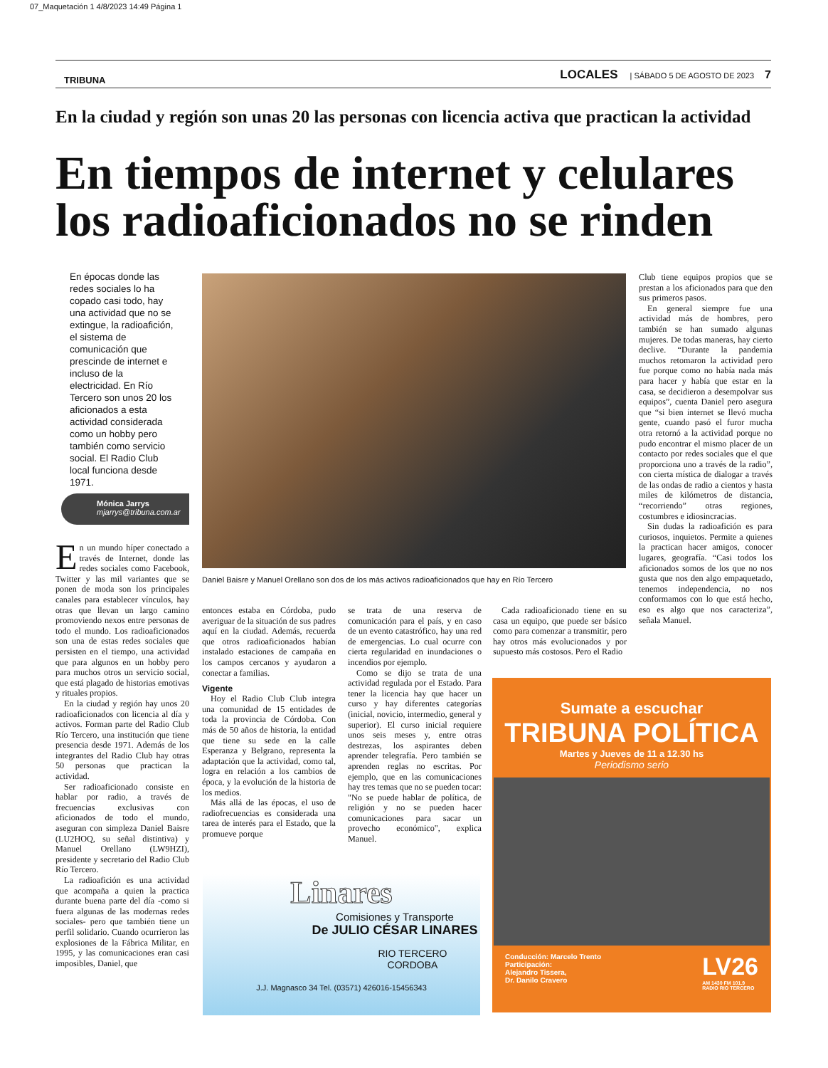07_Maquetación 1 4/8/2023 14:49 Página 1
TRIBUNA LOCALES | SÁBADO 5 DE AGOSTO DE 2023 7
En la ciudad y región son unas 20 las personas con licencia activa que practican la actividad
En tiempos de internet y celulares
los radioaficionados no se rinden
En épocas donde las redes sociales lo ha copado casi todo, hay una actividad que no se extingue, la radioafición, el sistema de comunicación que prescinde de internet e incluso de la electricidad. En Río Tercero son unos 20 los aficionados a esta actividad considerada como un hobby pero también como servicio social. El Radio Club local funciona desde 1971.
Mónica Jarrys
mjarrys@tribuna.com.ar
Daniel Baisre y Manuel Orellano son dos de los más activos radioaficionados que hay en Río Tercero
En un mundo híper conectado a través de Internet, donde las redes sociales como Facebook, Twitter y las mil variantes que se ponen de moda son los principales canales para establecer vínculos, hay otras que llevan un largo camino promoviendo nexos entre personas de todo el mundo. Los radioaficionados son una de estas redes sociales que persisten en el tiempo, una actividad que para algunos en un hobby pero para muchos otros un servicio social, que está plagado de historias emotivas y rituales propios.
En la ciudad y región hay unos 20 radioaficionados con licencia al día y activos. Forman parte del Radio Club Río Tercero, una institución que tiene presencia desde 1971. Además de los integrantes del Radio Club hay otras 50 personas que practican la actividad.
Ser radioaficionado consiste en hablar por radio, a través de frecuencias exclusivas con aficionados de todo el mundo, aseguran con simpleza Daniel Baisre (LU2HOQ, su señal distintiva) y Manuel Orellano (LW9HZI), presidente y secretario del Radio Club Río Tercero.
La radioafición es una actividad que acompaña a quien la practica durante buena parte del día -como si fuera algunas de las modernas redes sociales- pero que también tiene un perfil solidario. Cuando ocurrieron las explosiones de la Fábrica Militar, en 1995, y las comunicaciones eran casi imposibles, Daniel, que
entonces estaba en Córdoba, pudo averiguar de la situación de sus padres aquí en la ciudad. Además, recuerda que otros radioaficionados habían instalado estaciones de campaña en los campos cercanos y ayudaron a conectar a familias.
Vigente
Hoy el Radio Club Club integra una comunidad de 15 entidades de toda la provincia de Córdoba. Con más de 50 años de historia, la entidad que tiene su sede en la calle Esperanza y Belgrano, representa la adaptación que la actividad, como tal, logra en relación a los cambios de época, y la evolución de la historia de los medios.
Más allá de las épocas, el uso de radiofrecuencias es considerada una tarea de interés para el Estado, que la promueve porque
se trata de una reserva de comunicación para el país, y en caso de un evento catastrófico, hay una red de emergencias. Lo cual ocurre con cierta regularidad en inundaciones o incendios por ejemplo.
Como se dijo se trata de una actividad regulada por el Estado. Para tener la licencia hay que hacer un curso y hay diferentes categorías (inicial, novicio, intermedio, general y superior). El curso inicial requiere unos seis meses y, entre otras destrezas, los aspirantes deben aprender telegrafía. Pero también se aprenden reglas no escritas. Por ejemplo, que en las comunicaciones hay tres temas que no se pueden tocar: "No se puede hablar de política, de religión y no se pueden hacer comunicaciones para sacar un provecho económico", explica Manuel.
Cada radioaficionado tiene en su casa un equipo, que puede ser básico como para comenzar a transmitir, pero hay otros más evolucionados y por supuesto más costosos. Pero el Radio
Club tiene equipos propios que se prestan a los aficionados para que den sus primeros pasos.
En general siempre fue una actividad más de hombres, pero también se han sumado algunas mujeres. De todas maneras, hay cierto declive. “Durante la pandemia muchos retomaron la actividad pero fue porque como no había nada más para hacer y había que estar en la casa, se decidieron a desempolvar sus equipos”, cuenta Daniel pero asegura que “si bien internet se llevó mucha gente, cuando pasó el furor mucha otra retornó a la actividad porque no pudo encontrar el mismo placer de un contacto por redes sociales que el que proporciona uno a través de la radio”, con cierta mística de dialogar a través de las ondas de radio a cientos y hasta miles de kilómetros de distancia, “recorriendo” otras regiones, costumbres e idiosincracias.
Sin dudas la radioafición es para curiosos, inquietos. Permite a quienes la practican hacer amigos, conocer lugares, geografía. “Casi todos los aficionados somos de los que no nos gusta que nos den algo empaquetado, tenemos independencia, no nos conformamos con lo que está hecho, eso es algo que nos caracteriza”, señala Manuel.
Linares
Comisiones y Transporte
De JULIO CÉSAR LINARES
RIO TERCERO
CORDOBA
J.J. Magnasco 34 Tel. (03571) 426016-15456343
Sumate a escuchar
TRIBUNA POLÍTICA
Martes y Jueves de 11 a 12.30 hs
Periodismo serio
Conducción: Marcelo Trento
Participación:
Alejandro Tissera,
Dr. Danilo Cravero
LV26
AM 1430 FM 101.9
RADIO RIO TERCERO